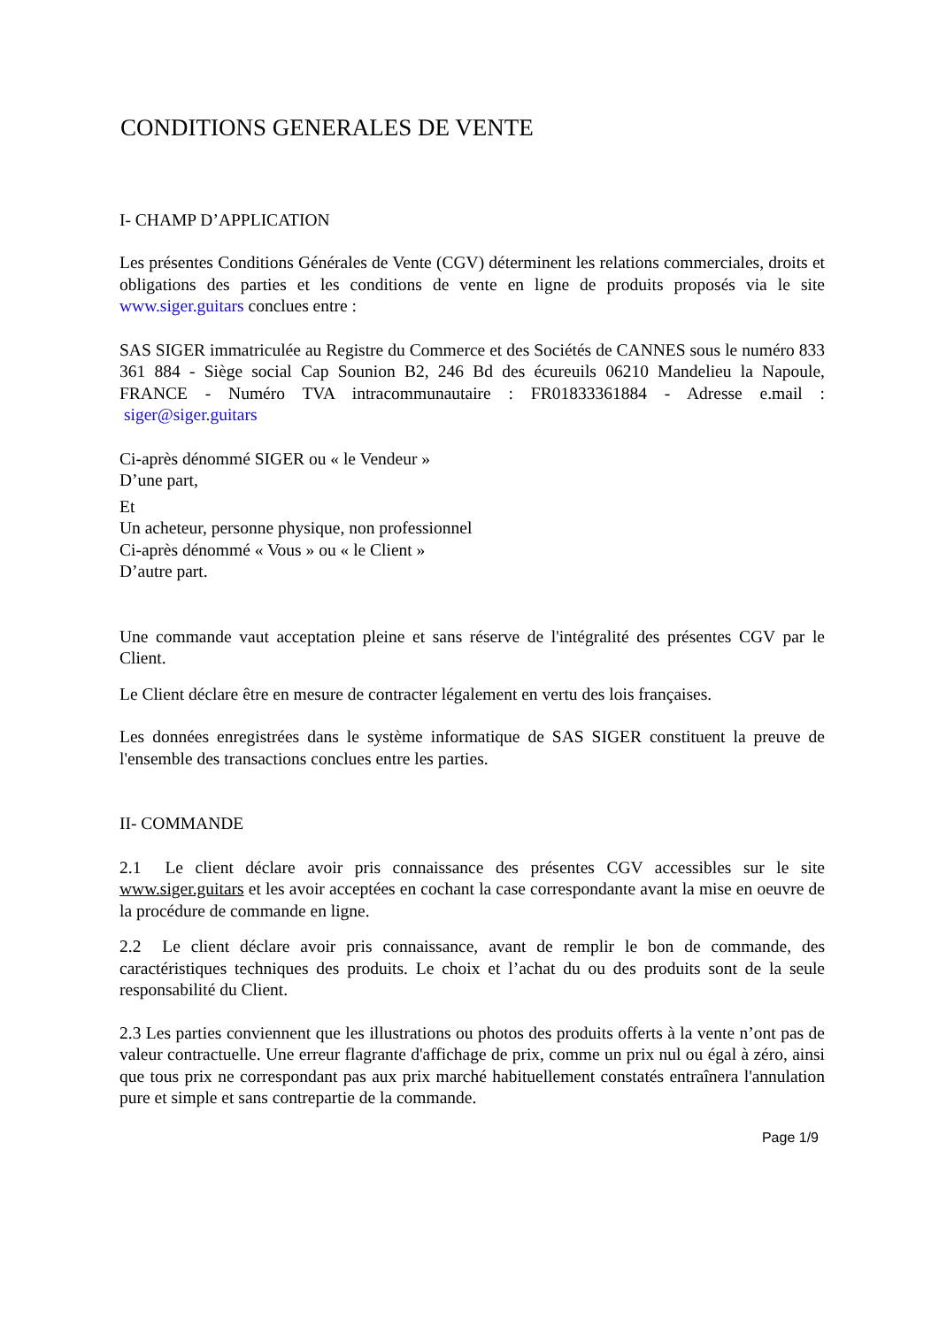CONDITIONS GENERALES DE VENTE
I- CHAMP D’APPLICATION
Les présentes Conditions Générales de Vente (CGV) déterminent les relations commerciales, droits et obligations des parties et les conditions de vente en ligne de produits proposés via le site www.siger.guitars conclues entre :
SAS SIGER immatriculée au Registre du Commerce et des Sociétés de CANNES sous le numéro 833 361 884 - Siège social Cap Sounion B2, 246 Bd des écureuils 06210 Mandelieu la Napoule, FRANCE - Numéro TVA intracommunautaire : FR01833361884 - Adresse e.mail : siger@siger.guitars
Ci-après dénommé SIGER ou « le Vendeur »
D’une part,
Et
Un acheteur, personne physique, non professionnel
Ci-après dénommé « Vous » ou « le Client »
D’autre part.
Une commande vaut acceptation pleine et sans réserve de l'intégralité des présentes CGV par le Client.
Le Client déclare être en mesure de contracter légalement en vertu des lois françaises.
Les données enregistrées dans le système informatique de SAS SIGER constituent la preuve de l'ensemble des transactions conclues entre les parties.
II- COMMANDE
2.1 Le client déclare avoir pris connaissance des présentes CGV accessibles sur le site www.siger.guitars et les avoir acceptées en cochant la case correspondante avant la mise en oeuvre de la procédure de commande en ligne.
2.2 Le client déclare avoir pris connaissance, avant de remplir le bon de commande, des caractéristiques techniques des produits. Le choix et l’achat du ou des produits sont de la seule responsabilité du Client.
2.3 Les parties conviennent que les illustrations ou photos des produits offerts à la vente n’ont pas de valeur contractuelle. Une erreur flagrante d'affichage de prix, comme un prix nul ou égal à zéro, ainsi que tous prix ne correspondant pas aux prix marché habituellement constatés entraînera l'annulation pure et simple et sans contrepartie de la commande.
Page 1/9